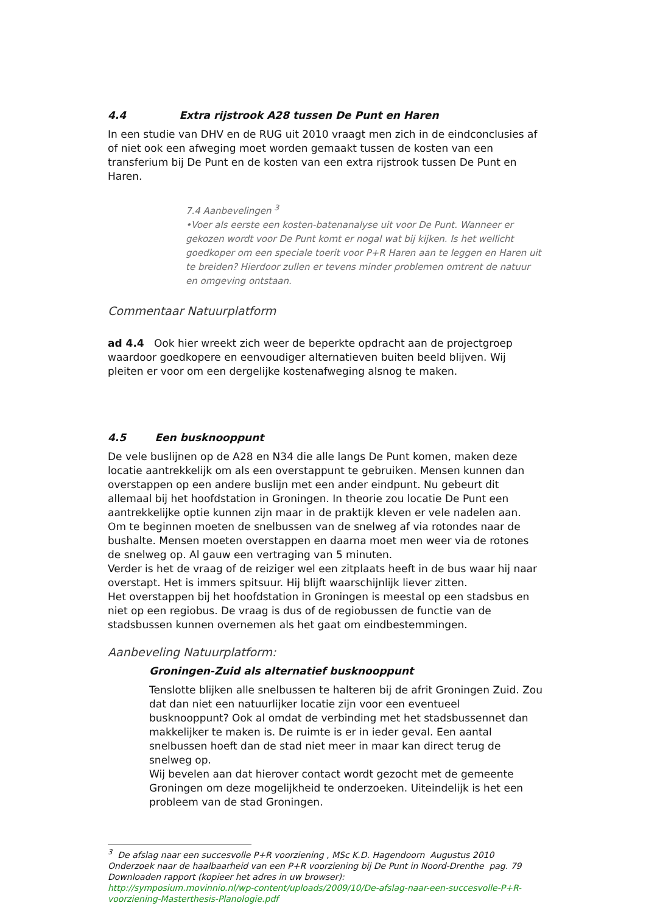4.4 Extra rijstrook A28 tussen De Punt en Haren
In een studie van DHV en de RUG uit 2010 vraagt men zich in de eindconclusies af of niet ook een afweging moet worden gemaakt tussen de kosten van een transferium bij De Punt en de kosten van een extra rijstrook tussen De Punt en Haren.
7.4 Aanbevelingen <sup>3</sup>
•Voer als eerste een kosten-batenanalyse uit voor De Punt. Wanneer er gekozen wordt voor De Punt komt er nogal wat bij kijken. Is het wellicht goedkoper om een speciale toerit voor P+R Haren aan te leggen en Haren uit te breiden? Hierdoor zullen er tevens minder problemen omtrent de natuur en omgeving ontstaan.
Commentaar Natuurplatform
ad 4.4 Ook hier wreekt zich weer de beperkte opdracht aan de projectgroep waardoor goedkopere en eenvoudiger alternatieven buiten beeld blijven. Wij pleiten er voor om een dergelijke kostenafweging alsnog te maken.
4.5 Een busknooppunt
De vele buslijnen op de A28 en N34 die alle langs De Punt komen, maken deze locatie aantrekkelijk om als een overstappunt te gebruiken. Mensen kunnen dan overstappen op een andere buslijn met een ander eindpunt. Nu gebeurt dit allemaal bij het hoofdstation in Groningen. In theorie zou locatie De Punt een aantrekkelijke optie kunnen zijn maar in de praktijk kleven er vele nadelen aan.
Om te beginnen moeten de snelbussen van de snelweg af via rotondes naar de bushalte. Mensen moeten overstappen en daarna moet men weer via de rotones de snelweg op. Al gauw een vertraging van 5 minuten.
Verder is het de vraag of de reiziger wel een zitplaats heeft in de bus waar hij naar overstapt. Het is immers spitsuur. Hij blijft waarschijnlijk liever zitten.
Het overstappen bij het hoofdstation in Groningen is meestal op een stadsbus en niet op een regiobus. De vraag is dus of de regiobussen de functie van de stadsbussen kunnen overnemen als het gaat om eindbestemmingen.
Aanbeveling Natuurplatform:
Groningen-Zuid als alternatief busknooppunt
Tenslotte blijken alle snelbussen te halteren bij de afrit Groningen Zuid. Zou dat dan niet een natuurlijker locatie zijn voor een eventueel busknooppunt? Ook al omdat de verbinding met het stadsbussennet dan makkelijker te maken is. De ruimte is er in ieder geval. Een aantal snelbussen hoeft dan de stad niet meer in maar kan direct terug de snelweg op.
Wij bevelen aan dat hierover contact wordt gezocht met de gemeente Groningen om deze mogelijkheid te onderzoeken. Uiteindelijk is het een probleem van de stad Groningen.
<sup>3</sup> De afslag naar een succesvolle P+R voorziening , MSc K.D. Hagendoorn Augustus 2010
Onderzoek naar de haalbaarheid van een P+R voorziening bij De Punt in Noord-Drenthe pag. 79
Downloaden rapport (kopieer het adres in uw browser):
http://symposium.movinnio.nl/wp-content/uploads/2009/10/De-afslag-naar-een-succesvolle-P+R-
voorziening-Masterthesis-Planologie.pdf